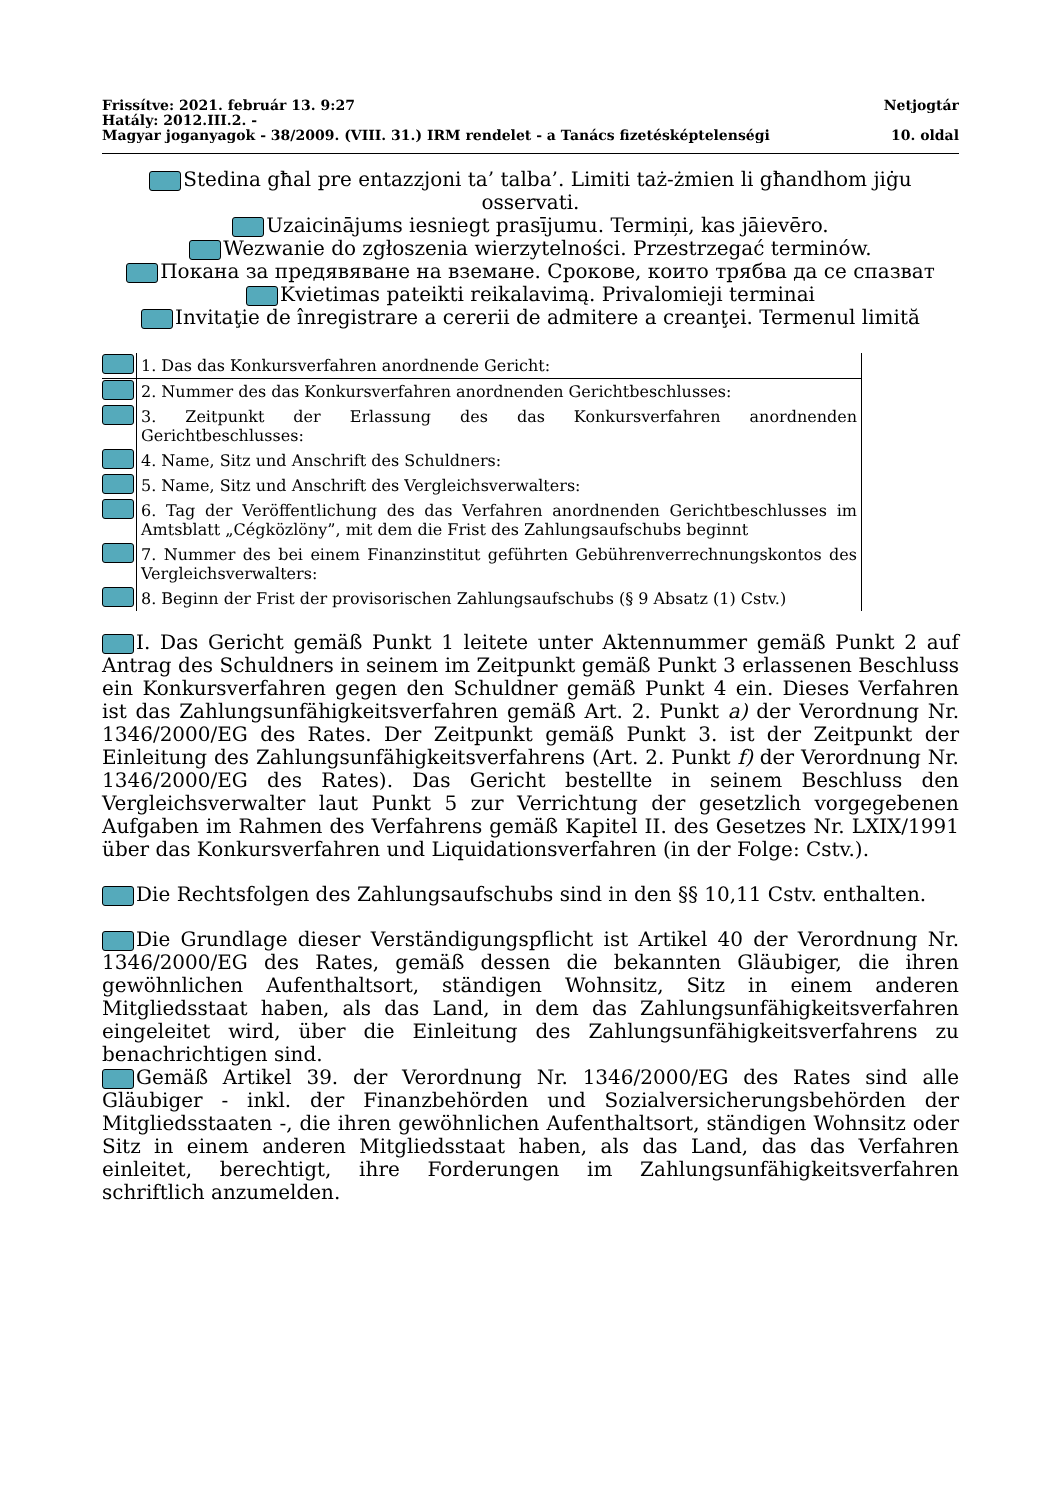Frissítve: 2021. február 13. 9:27 Netjogtár
Hatály: 2012.III.2. -
Magyar joganyagok - 38/2009. (VIII. 31.) IRM rendelet - a Tanács fizetésképtelenségi 10. oldal
Stedina għal pre entazzjoni ta’ talba’. Limiti taż-żmien li għandhom jiġu osservati.
Uzaicinājums iesniegt prasījumu. Termiņi, kas jāievēro.
Wezwanie do zgłoszenia wierzytelności. Przestrzegać terminów.
Покана за предявяване на вземане. Срокове, които трябва да се спазват
Kvietimas pateikti reikalavimą. Privalomieji terminai
Invitaţie de înregistrare a cererii de admitere a creanţei. Termenul limită
| | 1. Das das Konkursverfahren anordnende Gericht: |
| | 2. Nummer des das Konkursverfahren anordnenden Gerichtbeschlusses: |
| | 3. Zeitpunkt der Erlassung des das Konkursverfahren anordnenden Gerichtbeschlusses: |
| | 4. Name, Sitz und Anschrift des Schuldners: |
| | 5. Name, Sitz und Anschrift des Vergleichsverwalters: |
| | 6. Tag der Veröffentlichung des das Verfahren anordnenden Gerichtbeschlusses im Amtsblatt „Cégközlöny”, mit dem die Frist des Zahlungsaufschubs beginnt |
| | 7. Nummer des bei einem Finanzinstitut geführten Gebührenverrechnungskontos des Vergleichsverwalters: |
| | 8. Beginn der Frist der provisorischen Zahlungsaufschubs (§ 9 Absatz (1) Cstv.) |
I. Das Gericht gemäß Punkt 1 leitete unter Aktennummer gemäß Punkt 2 auf Antrag des Schuldners in seinem im Zeitpunkt gemäß Punkt 3 erlassenen Beschluss ein Konkursverfahren gegen den Schuldner gemäß Punkt 4 ein. Dieses Verfahren ist das Zahlungsunfähigkeitsverfahren gemäß Art. 2. Punkt a) der Verordnung Nr. 1346/2000/EG des Rates. Der Zeitpunkt gemäß Punkt 3. ist der Zeitpunkt der Einleitung des Zahlungsunfähigkeitsverfahrens (Art. 2. Punkt f) der Verordnung Nr. 1346/2000/EG des Rates). Das Gericht bestellte in seinem Beschluss den Vergleichsverwalter laut Punkt 5 zur Verrichtung der gesetzlich vorgegebenen Aufgaben im Rahmen des Verfahrens gemäß Kapitel II. des Gesetzes Nr. LXIX/1991 über das Konkursverfahren und Liquidationsverfahren (in der Folge: Cstv.).
Die Rechtsfolgen des Zahlungsaufschubs sind in den §§ 10,11 Cstv. enthalten.
Die Grundlage dieser Verständigungspflicht ist Artikel 40 der Verordnung Nr. 1346/2000/EG des Rates, gemäß dessen die bekannten Gläubiger, die ihren gewöhnlichen Aufenthaltsort, ständigen Wohnsitz, Sitz in einem anderen Mitgliedsstaat haben, als das Land, in dem das Zahlungsunfähigkeitsverfahren eingeleitet wird, über die Einleitung des Zahlungsunfähigkeitsverfahrens zu benachrichtigen sind.
Gemäß Artikel 39. der Verordnung Nr. 1346/2000/EG des Rates sind alle Gläubiger - inkl. der Finanzbehörden und Sozialversicherungsbehörden der Mitgliedsstaaten -, die ihren gewöhnlichen Aufenthaltsort, ständigen Wohnsitz oder Sitz in einem anderen Mitgliedsstaat haben, als das Land, das das Verfahren einleitet, berechtigt, ihre Forderungen im Zahlungsunfähigkeitsverfahren schriftlich anzumelden.